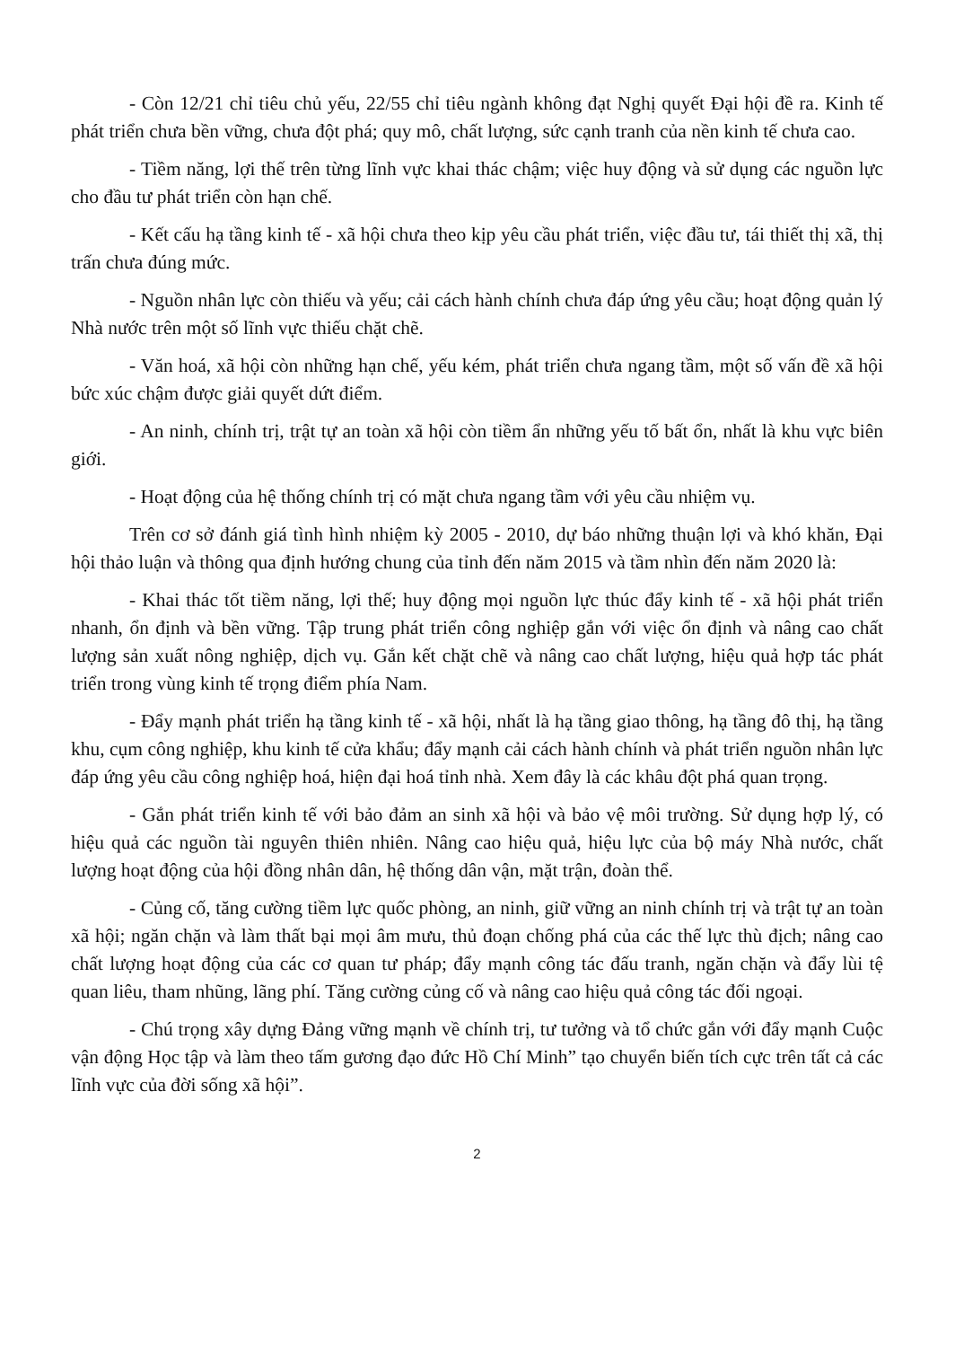- Còn 12/21 chỉ tiêu chủ yếu, 22/55 chỉ tiêu ngành không đạt Nghị quyết Đại hội đề ra. Kinh tế phát triển chưa bền vững, chưa đột phá; quy mô, chất lượng, sức cạnh tranh của nền kinh tế chưa cao.
- Tiềm năng, lợi thế trên từng lĩnh vực khai thác chậm; việc huy động và sử dụng các nguồn lực cho đầu tư phát triển còn hạn chế.
- Kết cấu hạ tầng kinh tế - xã hội chưa theo kịp yêu cầu phát triển, việc đầu tư, tái thiết thị xã, thị trấn chưa đúng mức.
- Nguồn nhân lực còn thiếu và yếu; cải cách hành chính chưa đáp ứng yêu cầu; hoạt động quản lý Nhà nước trên một số lĩnh vực thiếu chặt chẽ.
- Văn hoá, xã hội còn những hạn chế, yếu kém, phát triển chưa ngang tầm, một số vấn đề xã hội bức xúc chậm được giải quyết dứt điểm.
- An ninh, chính trị, trật tự an toàn xã hội còn tiềm ẩn những yếu tố bất ổn, nhất là khu vực biên giới.
- Hoạt động của hệ thống chính trị có mặt chưa ngang tầm với yêu cầu nhiệm vụ.
Trên cơ sở đánh giá tình hình nhiệm kỳ 2005 - 2010, dự báo những thuận lợi và khó khăn, Đại hội thảo luận và thông qua định hướng chung của tỉnh đến năm 2015 và tầm nhìn đến năm 2020 là:
- Khai thác tốt tiềm năng, lợi thế; huy động mọi nguồn lực thúc đẩy kinh tế - xã hội phát triển nhanh, ổn định và bền vững. Tập trung phát triển công nghiệp gắn với việc ổn định và nâng cao chất lượng sản xuất nông nghiệp, dịch vụ. Gắn kết chặt chẽ và nâng cao chất lượng, hiệu quả hợp tác phát triển trong vùng kinh tế trọng điểm phía Nam.
- Đẩy mạnh phát triển hạ tầng kinh tế - xã hội, nhất là hạ tầng giao thông, hạ tầng đô thị, hạ tầng khu, cụm công nghiệp, khu kinh tế cửa khẩu; đẩy mạnh cải cách hành chính và phát triển nguồn nhân lực đáp ứng yêu cầu công nghiệp hoá, hiện đại hoá tỉnh nhà. Xem đây là các khâu đột phá quan trọng.
- Gắn phát triển kinh tế với bảo đảm an sinh xã hội và bảo vệ môi trường. Sử dụng hợp lý, có hiệu quả các nguồn tài nguyên thiên nhiên. Nâng cao hiệu quả, hiệu lực của bộ máy Nhà nước, chất lượng hoạt động của hội đồng nhân dân, hệ thống dân vận, mặt trận, đoàn thể.
- Củng cố, tăng cường tiềm lực quốc phòng, an ninh, giữ vững an ninh chính trị và trật tự an toàn xã hội; ngăn chặn và làm thất bại mọi âm mưu, thủ đoạn chống phá của các thế lực thù địch; nâng cao chất lượng hoạt động của các cơ quan tư pháp; đẩy mạnh công tác đấu tranh, ngăn chặn và đẩy lùi tệ quan liêu, tham nhũng, lãng phí. Tăng cường củng cố và nâng cao hiệu quả công tác đối ngoại.
- Chú trọng xây dựng Đảng vững mạnh về chính trị, tư tưởng và tổ chức gắn với đẩy mạnh Cuộc vận động Học tập và làm theo tấm gương đạo đức Hồ Chí Minh” tạo chuyển biến tích cực trên tất cả các lĩnh vực của đời sống xã hội”.
2